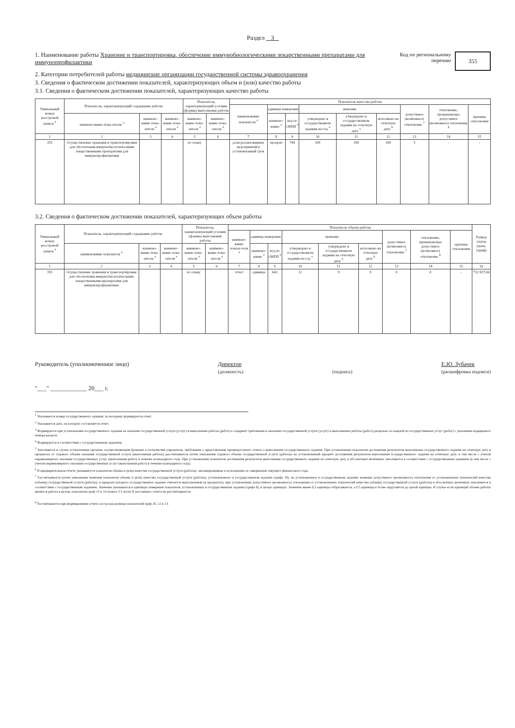Раздел 3
355
Код по региональному перечню
1. Наименование работы Хранение и транспортировка, обеспечение иммунобиологическими лекарственными препаратами для иммунопрофилактики
2. Категории потребителей работы медицинские организации государственной системы здравоохранения
3. Сведения о фактическом достижении показателей, характеризующих объем и (или) качество работы
3.1. Сведения о фактическом достижении показателей, характеризующих качество работы
| Уникальный номер реестровой записи <sup>4</sup> | Показатель, характеризующий содержание работы | | | Показатель, характеризующий условия (формы) выполнения работы | | Показатель качества работы | | | | | | | | |
| --- | --- | --- | --- | --- | --- | --- | --- | --- | --- | --- | --- | --- | --- | --- |
| | | | | | | наименование показателя <sup>4</sup> | единица измерения | | значение | | | допустимое (возможное) отклонение <sup>7</sup> | отклонение, превышающее допустимое (возможное) отклонение <sup>8</sup> | причина отклонения |
| | наимено-вание пока-зателя <sup>4</sup> | наимено-вание пока-зателя <sup>4</sup> | наимено-вание пока-зателя <sup>4</sup> | наимено-вание пока-зателя <sup>4</sup> | наимено-вание пока-зателя <sup>4</sup> | | наимено-вание <sup>4</sup> | код по ОКЕИ <sup>4</sup> | утверждено в государственном задании на год <sup>4</sup> | утверждено в государственном задании на отчетную дату <sup>5</sup> | исполнено на отчетную дату <sup>6</sup> | | | |
| 1 | 2 | 3 | 4 | 5 | 6 | 7 | 8 | 9 | 10 | 11 | 12 | 13 | 14 | 15 |
| 355 | Осуществление хранения и транспортировки для обеспечения иммунобиологическими лекарственными препаратами для иммунопрофилактики | | | по плану | | доля реализованных мероприятий в установленный срок | процент | 744 | 100 | 100 | 100 | 5 | - | - |
3.2. Сведения о фактическом достижении показателей, характеризующих объем работы
| Уникальный номер реестровой записи <sup>4</sup> | Показатель, характеризующий содержание работы | | | Показатель, характеризующий условия (формы) выполнения работы | | Показатель объема работы | | | | | | | | | Размер платы (цена, тариф) |
| --- | --- | --- | --- | --- | --- | --- | --- | --- | --- | --- | --- | --- | --- | --- | --- |
| | | | | | | наимено-вание показа-теля <sup>4</sup> | единица измерения | | значение | | | допустимое (возможное) отклонение <sup>7</sup> | отклонение, превышающее допустимое (возможное) отклонение <sup>8</sup> | причина отклонения | |
| | наименование показателя <sup>4</sup> | наимено-вание пока-зателя <sup>4</sup> | наимено-вание пока-зателя <sup>4</sup> | наимено-вание пока-зателя <sup>4</sup> | наимено-вание пока-зателя <sup>4</sup> | | наимено-вание <sup>4</sup> | код по ОКЕИ <sup>4</sup> | утверждено в государственном задании на год <sup>4</sup> | утверждено в государственном задании на отчетную дату <sup>5</sup> | исполнено на отчетную дату <sup>6</sup> | | | | |
| 1 | 2 | 3 | 4 | 5 | 6 | 7 | 8 | 9 | 10 | 11 | 12 | 13 | 14 | 15 | 16 |
| 355 | Осуществление хранения и транспортировки для обеспечения иммунобиологическими лекарственными препаратами для иммунопрофилактики | | | по плану | | отчет | единица | 642 | 12 | 9 | 9 | 0 | 0 | - | 732 837,66 |
Руководитель (уполномоченное лицо) Директор
(должность)
(подпись) Е.Ю. Зубачек
(расшифровка подписи)
"___" ____________ 20___ г.
<sup>1</sup> Указывается номер государственного задания, по которому формируется отчет.
<sup>2</sup> Указывается дата, на которую составляется отчет.
<sup>3</sup> Формируется при установлении государственного задания на оказание государственной услуги (услуг) и выполнение работы (работ) и содержит требования к оказанию государственной услуги (услуг) и выполнению работы (работ) раздельно по каждой из государственных услуг (работ) с указанием порядкового номера раздела.
<sup>4</sup> Формируется в соответствии с государственным заданием.
<sup>5</sup> Заполняется в случае установления органом, осуществляющим функции и полномочия учредителя, требования о представлении промежуточного отчета о выполнении государственного задания. При установлении показателя достижения результатов выполнения государственного задания на отчетную дату в процентах от годового объема оказания государственной услуги (выполнения работы) рассчитывается путем умножения годового объема государственной услуги (работы) на установленный процент достижения результатов выполнения государственного задания на отчетную дату, в том числе с учетом неравномерного оказания государственных услуг (выполнения работ) в течение календарного года. При установлении показателя достижения результатов выполнения государственного задания на отчетную дату в абсолютных величинах заполняется в соответствии с государственным заданием (в том числе с учетом неравномерного оказания государственных услуг (выполнения работ) в течение календарного года).
<sup>6</sup> В предварительном отчете указываются показатели объема и (или) качества государственной услуги (работы), запланированные к исполнению по завершении текущего финансового года.
<sup>7</sup> Рассчитывается путем умножения значения показателя объема и (или) качества государственной услуги (работы), установленного в государственном задании (графа 10), на установленное в государственном задании значение допустимого (возможного) отклонения от установленных показателей качества (объема) государственной услуги (работы), в пределах которого государственное задание считается выполненным (в процентах), при установлении допустимого (возможного) отклонения от установленных показателей качества (объема) государственной услуги (работы) в абсолютных величинах заполняется в соответствии с государственным заданием. Значение указывается в единицах измерения показателя, установленных в государственном задании (графа 8), в целых единицах. Значение менее 0,5 единицы отбрасывается, а 0,5 единицы и более округляется до целой единицы. В случае если единицей объема работы является работа в целом, показатели граф 13 и 14 пункта 3.2 части II настоящего отчета не рассчитываются.
<sup>8</sup> Рассчитывается при формировании отчета за год как разница показателей граф 10, 12 и 13.